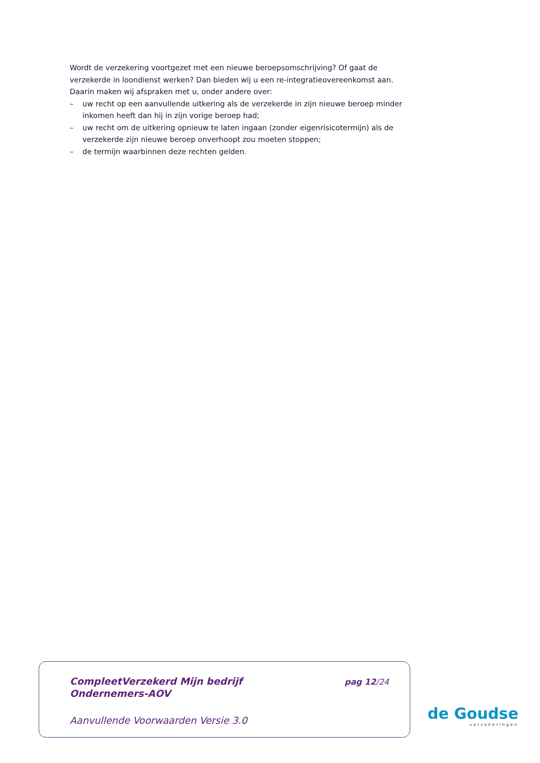Wordt de verzekering voortgezet met een nieuwe beroepsomschrijving? Of gaat de verzekerde in loondienst werken? Dan bieden wij u een re-integratieovereenkomst aan. Daarin maken wij afspraken met u, onder andere over:
– uw recht op een aanvullende uitkering als de verzekerde in zijn nieuwe beroep minder inkomen heeft dan hij in zijn vorige beroep had;
– uw recht om de uitkering opnieuw te laten ingaan (zonder eigenrisicotermijn) als de verzekerde zijn nieuwe beroep onverhoopt zou moeten stoppen;
– de termijn waarbinnen deze rechten gelden.
CompleetVerzekerd Mijn bedrijf
Ondernemers-AOV
pag 12/24
Aanvullende Voorwaarden Versie 3.0
de Goudse
verzekeringen